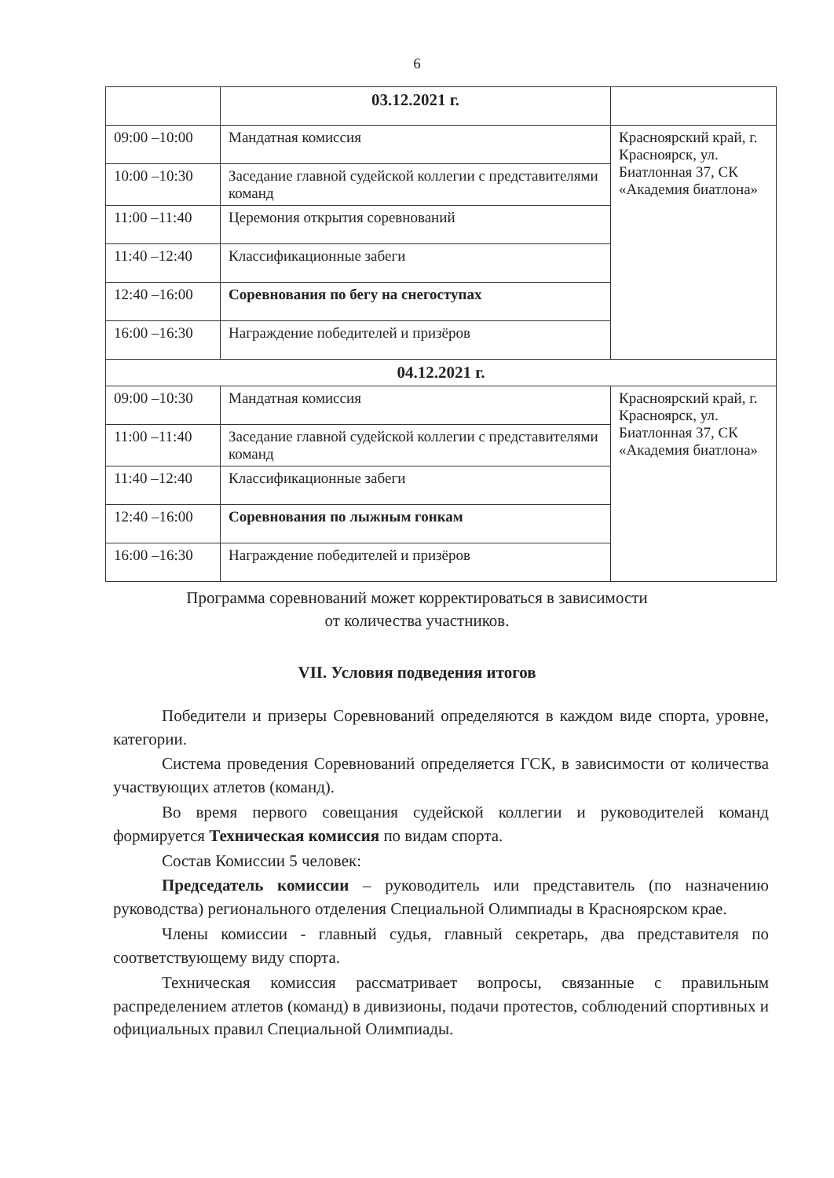6
| | 03.12.2021 г. | |
| 09:00 –10:00 | Мандатная комиссия | Красноярский край, г. Красноярск, ул. Биатлонная 37, СК «Академия биатлона» |
| 10:00 –10:30 | Заседание главной судейской коллегии с представителями команд | |
| 11:00 –11:40 | Церемония открытия соревнований | |
| 11:40 –12:40 | Классификационные забеги | |
| 12:40 –16:00 | Соревнования по бегу на снегоступах | |
| 16:00 –16:30 | Награждение победителей и призёров | |
| 04.12.2021 г. | | |
| 09:00 –10:30 | Мандатная комиссия | Красноярский край, г. Красноярск, ул. Биатлонная 37, СК «Академия биатлона» |
| 11:00 –11:40 | Заседание главной судейской коллегии с представителями команд | |
| 11:40 –12:40 | Классификационные забеги | |
| 12:40 –16:00 | Соревнования по лыжным гонкам | |
| 16:00 –16:30 | Награждение победителей и призёров | |
Программа соревнований может корректироваться в зависимости
от количества участников.
VII. Условия подведения итогов
Победители и призеры Соревнований определяются в каждом виде спорта, уровне, категории.
Система проведения Соревнований определяется ГСК, в зависимости от количества участвующих атлетов (команд).
Во время первого совещания судейской коллегии и руководителей команд формируется Техническая комиссия по видам спорта.
Состав Комиссии 5 человек:
Председатель комиссии – руководитель или представитель (по назначению руководства) регионального отделения Специальной Олимпиады в Красноярском крае.
Члены комиссии - главный судья, главный секретарь, два представителя по соответствующему виду спорта.
Техническая комиссия рассматривает вопросы, связанные с правильным распределением атлетов (команд) в дивизионы, подачи протестов, соблюдений спортивных и официальных правил Специальной Олимпиады.